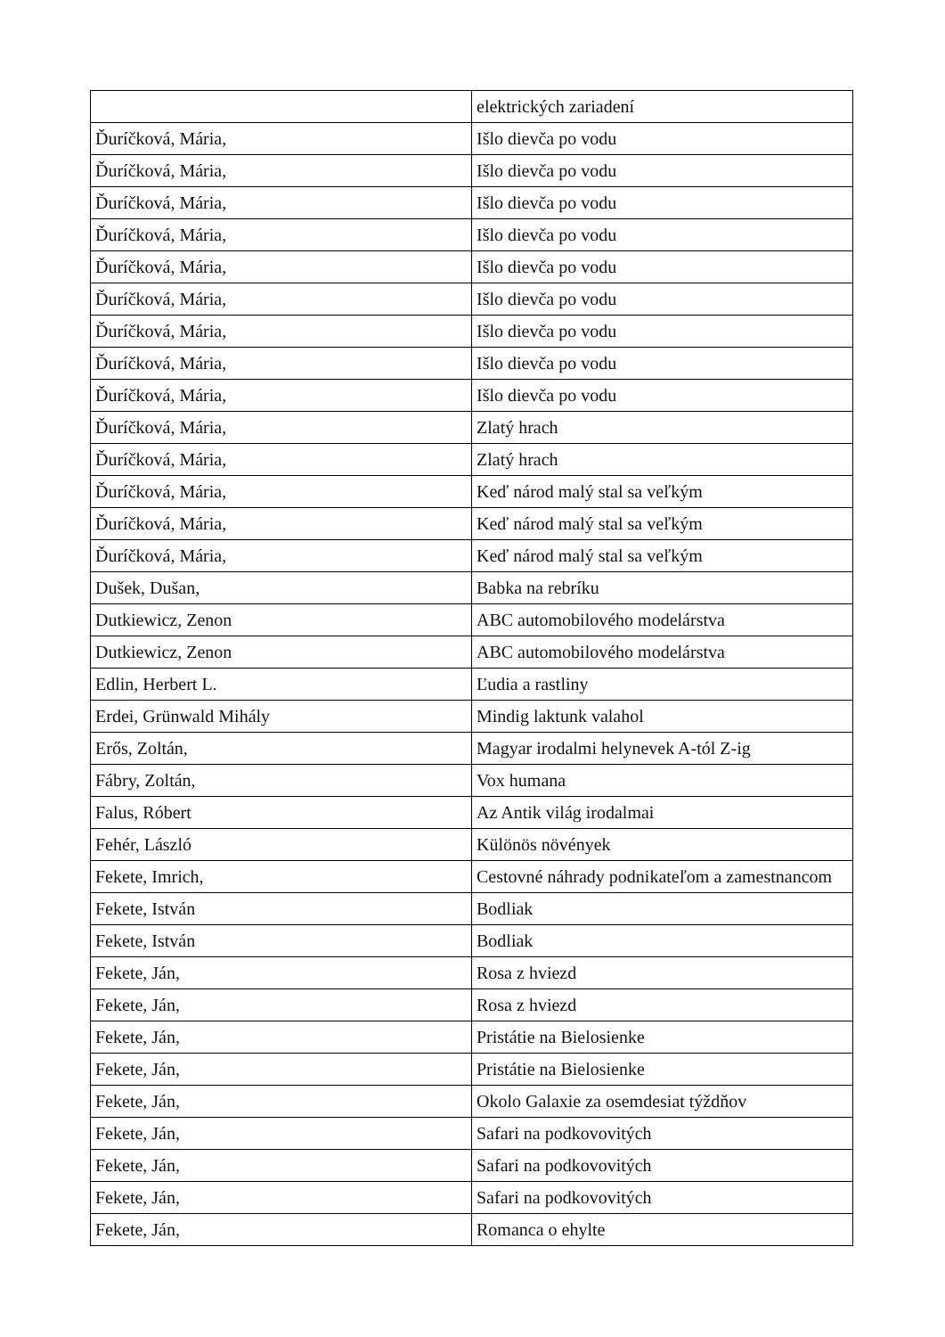| | elektrických zariadení |
| Ďuríčková, Mária, | Išlo dievča po vodu |
| Ďuríčková, Mária, | Išlo dievča po vodu |
| Ďuríčková, Mária, | Išlo dievča po vodu |
| Ďuríčková, Mária, | Išlo dievča po vodu |
| Ďuríčková, Mária, | Išlo dievča po vodu |
| Ďuríčková, Mária, | Išlo dievča po vodu |
| Ďuríčková, Mária, | Išlo dievča po vodu |
| Ďuríčková, Mária, | Išlo dievča po vodu |
| Ďuríčková, Mária, | Išlo dievča po vodu |
| Ďuríčková, Mária, | Zlatý hrach |
| Ďuríčková, Mária, | Zlatý hrach |
| Ďuríčková, Mária, | Keď národ malý stal sa veľkým |
| Ďuríčková, Mária, | Keď národ malý stal sa veľkým |
| Ďuríčková, Mária, | Keď národ malý stal sa veľkým |
| Dušek, Dušan, | Babka na rebríku |
| Dutkiewicz, Zenon | ABC automobilového modelárstva |
| Dutkiewicz, Zenon | ABC automobilového modelárstva |
| Edlin, Herbert L. | Ľudia a rastliny |
| Erdei, Grünwald Mihály | Mindig laktunk valahol |
| Erős, Zoltán, | Magyar irodalmi helynevek A-tól Z-ig |
| Fábry, Zoltán, | Vox humana |
| Falus, Róbert | Az Antik világ irodalmai |
| Fehér, László | Különös növények |
| Fekete, Imrich, | Cestovné náhrady podnikateľom a zamestnancom |
| Fekete, István | Bodliak |
| Fekete, István | Bodliak |
| Fekete, Ján, | Rosa z hviezd |
| Fekete, Ján, | Rosa z hviezd |
| Fekete, Ján, | Pristátie na Bielosienke |
| Fekete, Ján, | Pristátie na Bielosienke |
| Fekete, Ján, | Okolo Galaxie za osemdesiat týždňov |
| Fekete, Ján, | Safari na podkovovitých |
| Fekete, Ján, | Safari na podkovovitých |
| Fekete, Ján, | Safari na podkovovitých |
| Fekete, Ján, | Romanca o ehylte |